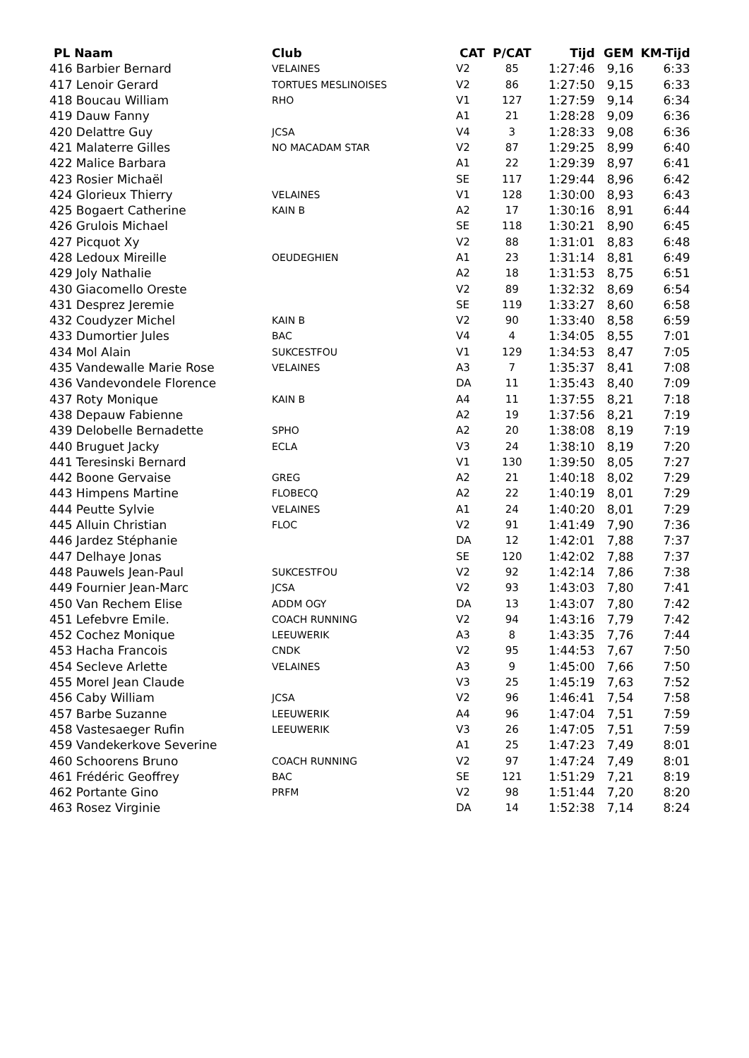| PL Naam | Club | CAT | P/CAT | Tijd | GEM | KM-Tijd |
| --- | --- | --- | --- | --- | --- | --- |
| 416 Barbier Bernard | VELAINES | V2 | 85 | 1:27:46 | 9,16 | 6:33 |
| 417 Lenoir Gerard | TORTUES MESLINOISES | V2 | 86 | 1:27:50 | 9,15 | 6:33 |
| 418 Boucau William | RHO | V1 | 127 | 1:27:59 | 9,14 | 6:34 |
| 419 Dauw Fanny | | A1 | 21 | 1:28:28 | 9,09 | 6:36 |
| 420 Delattre Guy | JCSA | V4 | 3 | 1:28:33 | 9,08 | 6:36 |
| 421 Malaterre Gilles | NO MACADAM STAR | V2 | 87 | 1:29:25 | 8,99 | 6:40 |
| 422 Malice Barbara | | A1 | 22 | 1:29:39 | 8,97 | 6:41 |
| 423 Rosier Michaël | | SE | 117 | 1:29:44 | 8,96 | 6:42 |
| 424 Glorieux Thierry | VELAINES | V1 | 128 | 1:30:00 | 8,93 | 6:43 |
| 425 Bogaert Catherine | KAIN B | A2 | 17 | 1:30:16 | 8,91 | 6:44 |
| 426 Grulois Michael | | SE | 118 | 1:30:21 | 8,90 | 6:45 |
| 427 Picquot Xy | | V2 | 88 | 1:31:01 | 8,83 | 6:48 |
| 428 Ledoux Mireille | OEUDEGHIEN | A1 | 23 | 1:31:14 | 8,81 | 6:49 |
| 429 Joly Nathalie | | A2 | 18 | 1:31:53 | 8,75 | 6:51 |
| 430 Giacomello Oreste | | V2 | 89 | 1:32:32 | 8,69 | 6:54 |
| 431 Desprez Jeremie | | SE | 119 | 1:33:27 | 8,60 | 6:58 |
| 432 Coudyzer Michel | KAIN B | V2 | 90 | 1:33:40 | 8,58 | 6:59 |
| 433 Dumortier Jules | BAC | V4 | 4 | 1:34:05 | 8,55 | 7:01 |
| 434 Mol Alain | SUKCESTFOU | V1 | 129 | 1:34:53 | 8,47 | 7:05 |
| 435 Vandewalle Marie Rose | VELAINES | A3 | 7 | 1:35:37 | 8,41 | 7:08 |
| 436 Vandevondele Florence | | DA | 11 | 1:35:43 | 8,40 | 7:09 |
| 437 Roty Monique | KAIN B | A4 | 11 | 1:37:55 | 8,21 | 7:18 |
| 438 Depauw Fabienne | | A2 | 19 | 1:37:56 | 8,21 | 7:19 |
| 439 Delobelle Bernadette | SPHO | A2 | 20 | 1:38:08 | 8,19 | 7:19 |
| 440 Bruguet Jacky | ECLA | V3 | 24 | 1:38:10 | 8,19 | 7:20 |
| 441 Teresinski Bernard | | V1 | 130 | 1:39:50 | 8,05 | 7:27 |
| 442 Boone Gervaise | GREG | A2 | 21 | 1:40:18 | 8,02 | 7:29 |
| 443 Himpens Martine | FLOBECQ | A2 | 22 | 1:40:19 | 8,01 | 7:29 |
| 444 Peutte Sylvie | VELAINES | A1 | 24 | 1:40:20 | 8,01 | 7:29 |
| 445 Alluin Christian | FLOC | V2 | 91 | 1:41:49 | 7,90 | 7:36 |
| 446 Jardez Stéphanie | | DA | 12 | 1:42:01 | 7,88 | 7:37 |
| 447 Delhaye Jonas | | SE | 120 | 1:42:02 | 7,88 | 7:37 |
| 448 Pauwels Jean-Paul | SUKCESTFOU | V2 | 92 | 1:42:14 | 7,86 | 7:38 |
| 449 Fournier Jean-Marc | JCSA | V2 | 93 | 1:43:03 | 7,80 | 7:41 |
| 450 Van Rechem Elise | ADDM OGY | DA | 13 | 1:43:07 | 7,80 | 7:42 |
| 451 Lefebvre Emile. | COACH RUNNING | V2 | 94 | 1:43:16 | 7,79 | 7:42 |
| 452 Cochez Monique | LEEUWERIK | A3 | 8 | 1:43:35 | 7,76 | 7:44 |
| 453 Hacha Francois | CNDK | V2 | 95 | 1:44:53 | 7,67 | 7:50 |
| 454 Secleve Arlette | VELAINES | A3 | 9 | 1:45:00 | 7,66 | 7:50 |
| 455 Morel Jean Claude | | V3 | 25 | 1:45:19 | 7,63 | 7:52 |
| 456 Caby William | JCSA | V2 | 96 | 1:46:41 | 7,54 | 7:58 |
| 457 Barbe Suzanne | LEEUWERIK | A4 | 96 | 1:47:04 | 7,51 | 7:59 |
| 458 Vastesaeger Rufin | LEEUWERIK | V3 | 26 | 1:47:05 | 7,51 | 7:59 |
| 459 Vandekerkove Severine | | A1 | 25 | 1:47:23 | 7,49 | 8:01 |
| 460 Schoorens Bruno | COACH RUNNING | V2 | 97 | 1:47:24 | 7,49 | 8:01 |
| 461 Frédéric Geoffrey | BAC | SE | 121 | 1:51:29 | 7,21 | 8:19 |
| 462 Portante Gino | PRFM | V2 | 98 | 1:51:44 | 7,20 | 8:20 |
| 463 Rosez Virginie | | DA | 14 | 1:52:38 | 7,14 | 8:24 |